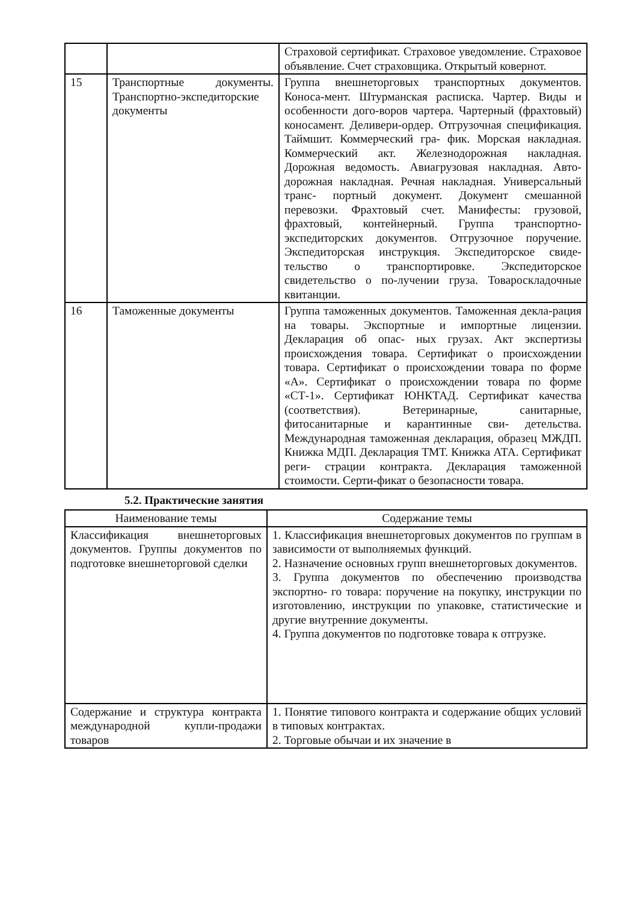| | | Страховой сертификат. Страховое уведомление. Страховое объявление. Счет страховщика. Открытый ковернот. |
| 15 | Транспортные документы. Транспортно-экспедиторские документы | Группа внешнеторговых транспортных документов. Коноса-мент. Штурманская расписка. Чартер. Виды и особенности дого-воров чартера. Чартерный (фрахтовый) коносамент. Деливери-ордер. Отгрузочная спецификация. Таймшит. Коммерческий гра- фик. Морская накладная. Коммерческий акт. Железнодорожная накладная. Дорожная ведомость. Авиагрузовая накладная. Авто- дорожная накладная. Речная накладная. Универсальный транс- портный документ. Документ смешанной перевозки. Фрахтовый счет. Манифесты: грузовой, фрахтовый, контейнерный. Группа транспортно-экспедиторских документов. Отгрузочное поручение. Экспедиторская инструкция. Экспедиторское свиде- тельство о транспортировке. Экспедиторское свидетельство о по-лучении груза. Товароскладочные квитанции. |
| 16 | Таможенные документы | Группа таможенных документов. Таможенная декла-рация на товары. Экспортные и импортные лицензии. Декларация об опас- ных грузах. Акт экспертизы происхождения товара. Сертификат о происхождении товара. Сертификат о происхождении товара по форме «А». Сертификат о происхождении товара по форме «СТ-1». Сертификат ЮНКТАД. Сертификат качества (соответствия). Ветеринарные, санитарные, фитосанитарные и карантинные сви- детельства. Международная таможенная декларация, образец МЖДП. Книжка МДП. Декларация ТМТ. Книжка АТА. Сертификат реги- страции контракта. Декларация таможенной стоимости. Серти-фикат о безопасности товара. |
5.2. Практические занятия
| Наименование темы | Содержание темы |
| --- | --- |
| Классификация внешнеторговых документов. Группы документов по подготовке внешнеторговой сделки | 1. Классификация внешнеторговых документов по группам в зависимости от выполняемых функций. 2. Назначение основных групп внешнеторговых документов. 3. Группа документов по обеспечению производства экспортно- го товара: поручение на покупку, инструкции по изготовлению, инструкции по упаковке, статистические и другие внутренние документы. 4. Группа документов по подготовке товара к отгрузке. |
| Содержание и структура контракта международной купли-продажи товаров | 1. Понятие типового контракта и содержание общих условий в типовых контрактах. 2. Торговые обычаи и их значение в |